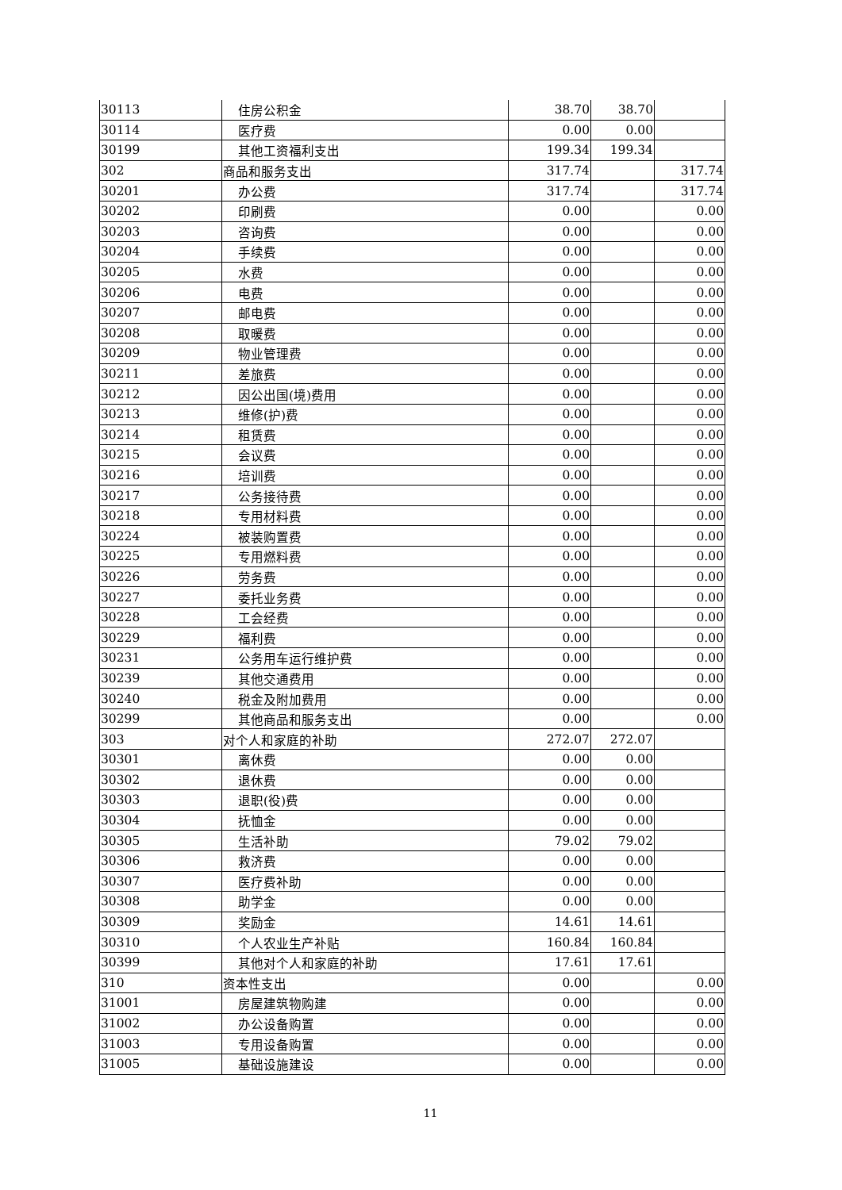| 30113 | 住房公积金 | 38.70 | 38.70 | |
| 30114 | 医疗费 | 0.00 | 0.00 | |
| 30199 | 其他工资福利支出 | 199.34 | 199.34 | |
| 302 | 商品和服务支出 | 317.74 | | 317.74 |
| 30201 | 办公费 | 317.74 | | 317.74 |
| 30202 | 印刷费 | 0.00 | | 0.00 |
| 30203 | 咨询费 | 0.00 | | 0.00 |
| 30204 | 手续费 | 0.00 | | 0.00 |
| 30205 | 水费 | 0.00 | | 0.00 |
| 30206 | 电费 | 0.00 | | 0.00 |
| 30207 | 邮电费 | 0.00 | | 0.00 |
| 30208 | 取暖费 | 0.00 | | 0.00 |
| 30209 | 物业管理费 | 0.00 | | 0.00 |
| 30211 | 差旅费 | 0.00 | | 0.00 |
| 30212 | 因公出国(境)费用 | 0.00 | | 0.00 |
| 30213 | 维修(护)费 | 0.00 | | 0.00 |
| 30214 | 租赁费 | 0.00 | | 0.00 |
| 30215 | 会议费 | 0.00 | | 0.00 |
| 30216 | 培训费 | 0.00 | | 0.00 |
| 30217 | 公务接待费 | 0.00 | | 0.00 |
| 30218 | 专用材料费 | 0.00 | | 0.00 |
| 30224 | 被装购置费 | 0.00 | | 0.00 |
| 30225 | 专用燃料费 | 0.00 | | 0.00 |
| 30226 | 劳务费 | 0.00 | | 0.00 |
| 30227 | 委托业务费 | 0.00 | | 0.00 |
| 30228 | 工会经费 | 0.00 | | 0.00 |
| 30229 | 福利费 | 0.00 | | 0.00 |
| 30231 | 公务用车运行维护费 | 0.00 | | 0.00 |
| 30239 | 其他交通费用 | 0.00 | | 0.00 |
| 30240 | 税金及附加费用 | 0.00 | | 0.00 |
| 30299 | 其他商品和服务支出 | 0.00 | | 0.00 |
| 303 | 对个人和家庭的补助 | 272.07 | 272.07 | |
| 30301 | 离休费 | 0.00 | 0.00 | |
| 30302 | 退休费 | 0.00 | 0.00 | |
| 30303 | 退职(役)费 | 0.00 | 0.00 | |
| 30304 | 抚恤金 | 0.00 | 0.00 | |
| 30305 | 生活补助 | 79.02 | 79.02 | |
| 30306 | 救济费 | 0.00 | 0.00 | |
| 30307 | 医疗费补助 | 0.00 | 0.00 | |
| 30308 | 助学金 | 0.00 | 0.00 | |
| 30309 | 奖励金 | 14.61 | 14.61 | |
| 30310 | 个人农业生产补贴 | 160.84 | 160.84 | |
| 30399 | 其他对个人和家庭的补助 | 17.61 | 17.61 | |
| 310 | 资本性支出 | 0.00 | | 0.00 |
| 31001 | 房屋建筑物购建 | 0.00 | | 0.00 |
| 31002 | 办公设备购置 | 0.00 | | 0.00 |
| 31003 | 专用设备购置 | 0.00 | | 0.00 |
| 31005 | 基础设施建设 | 0.00 | | 0.00 |
11